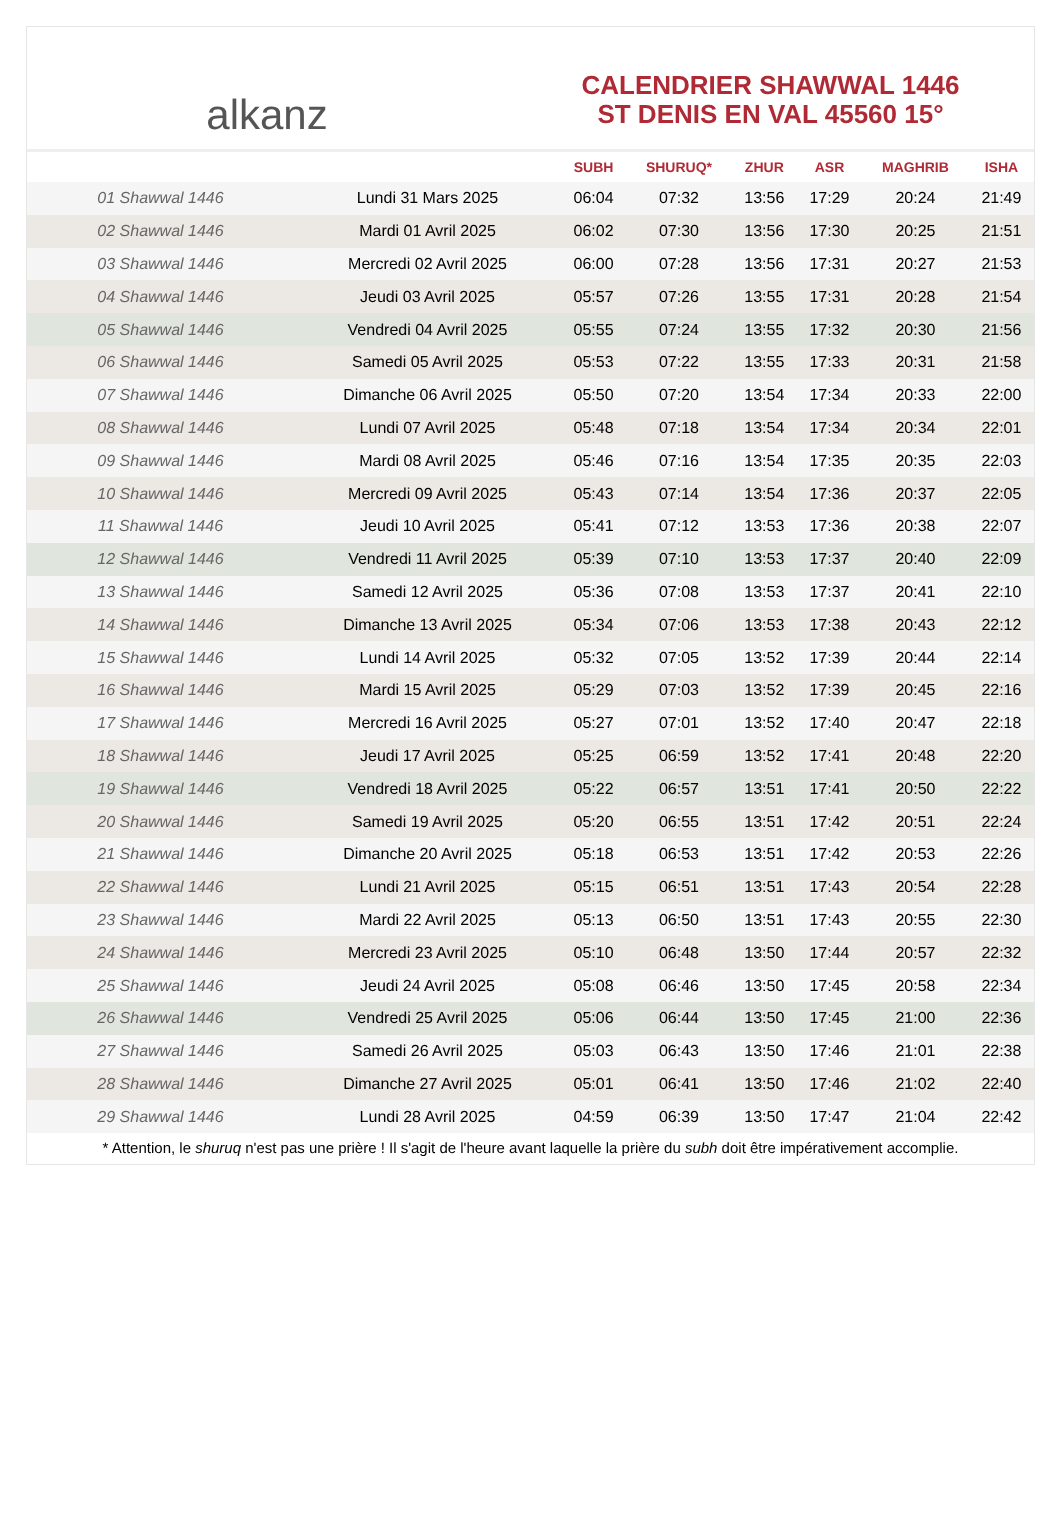alkanz
CALENDRIER SHAWWAL 1446
ST DENIS EN VAL 45560 15°
| | | SUBH | SHURUQ* | ZHUR | ASR | MAGHRIB | ISHA |
| --- | --- | --- | --- | --- | --- | --- | --- |
| 01 Shawwal 1446 | Lundi 31 Mars 2025 | 06:04 | 07:32 | 13:56 | 17:29 | 20:24 | 21:49 |
| 02 Shawwal 1446 | Mardi 01 Avril 2025 | 06:02 | 07:30 | 13:56 | 17:30 | 20:25 | 21:51 |
| 03 Shawwal 1446 | Mercredi 02 Avril 2025 | 06:00 | 07:28 | 13:56 | 17:31 | 20:27 | 21:53 |
| 04 Shawwal 1446 | Jeudi 03 Avril 2025 | 05:57 | 07:26 | 13:55 | 17:31 | 20:28 | 21:54 |
| 05 Shawwal 1446 | Vendredi 04 Avril 2025 | 05:55 | 07:24 | 13:55 | 17:32 | 20:30 | 21:56 |
| 06 Shawwal 1446 | Samedi 05 Avril 2025 | 05:53 | 07:22 | 13:55 | 17:33 | 20:31 | 21:58 |
| 07 Shawwal 1446 | Dimanche 06 Avril 2025 | 05:50 | 07:20 | 13:54 | 17:34 | 20:33 | 22:00 |
| 08 Shawwal 1446 | Lundi 07 Avril 2025 | 05:48 | 07:18 | 13:54 | 17:34 | 20:34 | 22:01 |
| 09 Shawwal 1446 | Mardi 08 Avril 2025 | 05:46 | 07:16 | 13:54 | 17:35 | 20:35 | 22:03 |
| 10 Shawwal 1446 | Mercredi 09 Avril 2025 | 05:43 | 07:14 | 13:54 | 17:36 | 20:37 | 22:05 |
| 11 Shawwal 1446 | Jeudi 10 Avril 2025 | 05:41 | 07:12 | 13:53 | 17:36 | 20:38 | 22:07 |
| 12 Shawwal 1446 | Vendredi 11 Avril 2025 | 05:39 | 07:10 | 13:53 | 17:37 | 20:40 | 22:09 |
| 13 Shawwal 1446 | Samedi 12 Avril 2025 | 05:36 | 07:08 | 13:53 | 17:37 | 20:41 | 22:10 |
| 14 Shawwal 1446 | Dimanche 13 Avril 2025 | 05:34 | 07:06 | 13:53 | 17:38 | 20:43 | 22:12 |
| 15 Shawwal 1446 | Lundi 14 Avril 2025 | 05:32 | 07:05 | 13:52 | 17:39 | 20:44 | 22:14 |
| 16 Shawwal 1446 | Mardi 15 Avril 2025 | 05:29 | 07:03 | 13:52 | 17:39 | 20:45 | 22:16 |
| 17 Shawwal 1446 | Mercredi 16 Avril 2025 | 05:27 | 07:01 | 13:52 | 17:40 | 20:47 | 22:18 |
| 18 Shawwal 1446 | Jeudi 17 Avril 2025 | 05:25 | 06:59 | 13:52 | 17:41 | 20:48 | 22:20 |
| 19 Shawwal 1446 | Vendredi 18 Avril 2025 | 05:22 | 06:57 | 13:51 | 17:41 | 20:50 | 22:22 |
| 20 Shawwal 1446 | Samedi 19 Avril 2025 | 05:20 | 06:55 | 13:51 | 17:42 | 20:51 | 22:24 |
| 21 Shawwal 1446 | Dimanche 20 Avril 2025 | 05:18 | 06:53 | 13:51 | 17:42 | 20:53 | 22:26 |
| 22 Shawwal 1446 | Lundi 21 Avril 2025 | 05:15 | 06:51 | 13:51 | 17:43 | 20:54 | 22:28 |
| 23 Shawwal 1446 | Mardi 22 Avril 2025 | 05:13 | 06:50 | 13:51 | 17:43 | 20:55 | 22:30 |
| 24 Shawwal 1446 | Mercredi 23 Avril 2025 | 05:10 | 06:48 | 13:50 | 17:44 | 20:57 | 22:32 |
| 25 Shawwal 1446 | Jeudi 24 Avril 2025 | 05:08 | 06:46 | 13:50 | 17:45 | 20:58 | 22:34 |
| 26 Shawwal 1446 | Vendredi 25 Avril 2025 | 05:06 | 06:44 | 13:50 | 17:45 | 21:00 | 22:36 |
| 27 Shawwal 1446 | Samedi 26 Avril 2025 | 05:03 | 06:43 | 13:50 | 17:46 | 21:01 | 22:38 |
| 28 Shawwal 1446 | Dimanche 27 Avril 2025 | 05:01 | 06:41 | 13:50 | 17:46 | 21:02 | 22:40 |
| 29 Shawwal 1446 | Lundi 28 Avril 2025 | 04:59 | 06:39 | 13:50 | 17:47 | 21:04 | 22:42 |
* Attention, le shuruq n'est pas une prière ! Il s'agit de l'heure avant laquelle la prière du subh doit être impérativement accomplie.